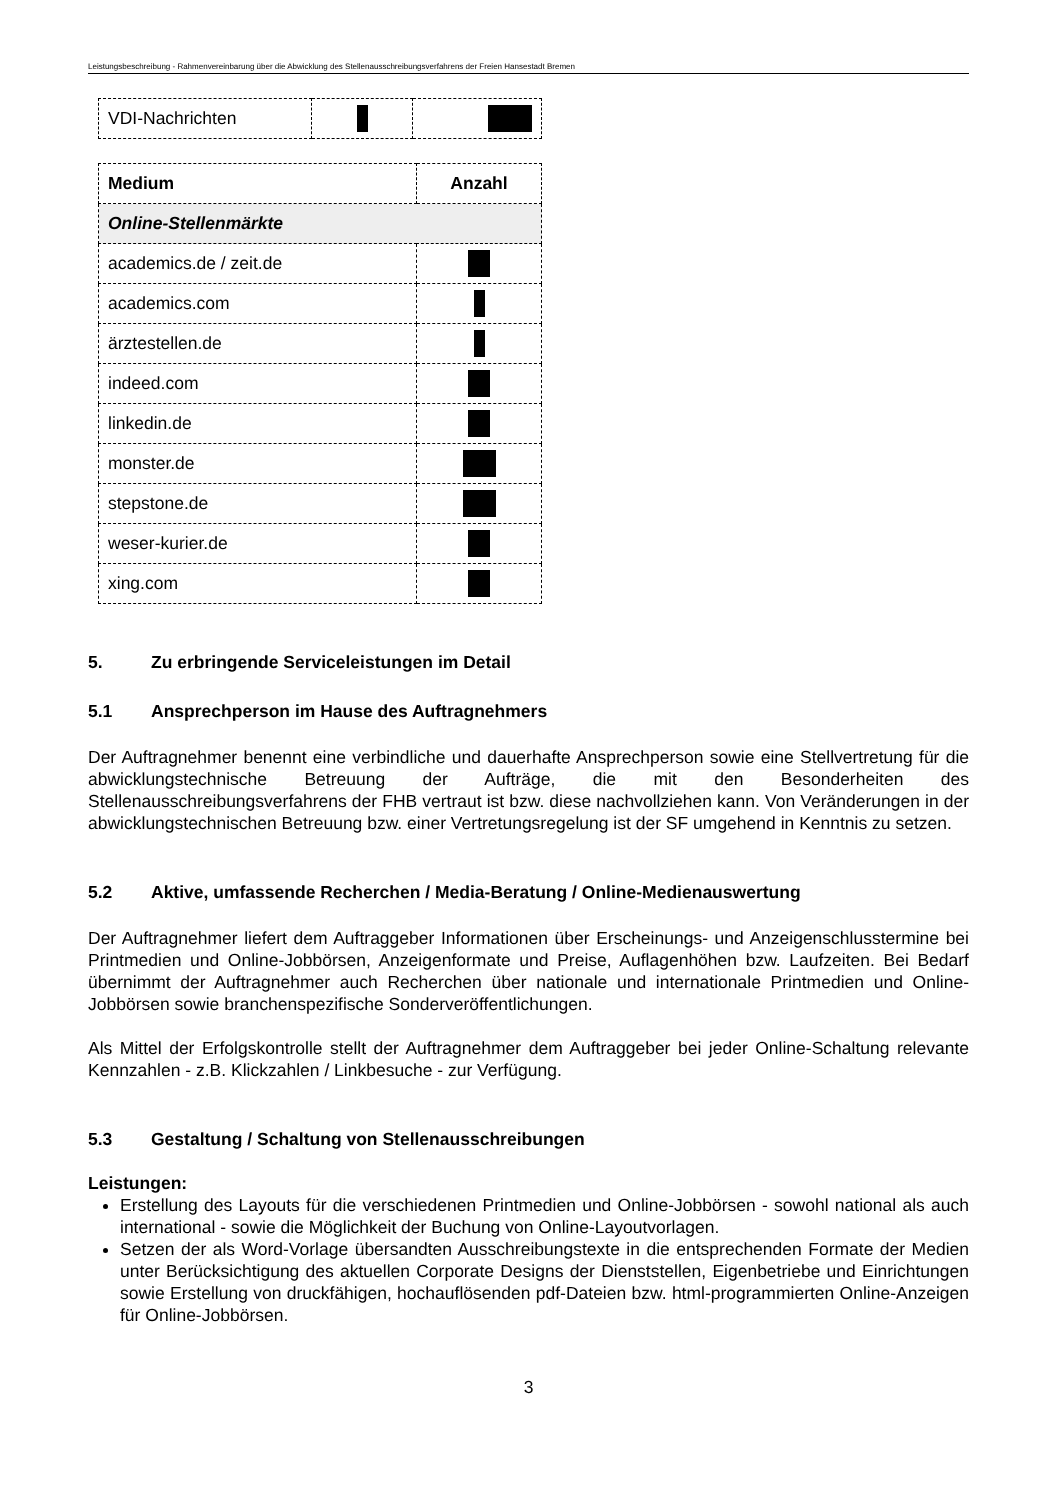Leistungsbeschreibung - Rahmenvereinbarung über die Abwicklung des Stellenausschreibungsverfahrens der Freien Hansestadt Bremen
| VDI-Nachrichten | | |
| Medium | Anzahl |
| --- | --- |
| Online-Stellenmärkte | |
| academics.de / zeit.de | |
| academics.com | |
| ärztestellen.de | |
| indeed.com | |
| linkedin.de | |
| monster.de | |
| stepstone.de | |
| weser-kurier.de | |
| xing.com | |
5. Zu erbringende Serviceleistungen im Detail
5.1 Ansprechperson im Hause des Auftragnehmers
Der Auftragnehmer benennt eine verbindliche und dauerhafte Ansprechperson sowie eine Stellvertretung für die abwicklungstechnische Betreuung der Aufträge, die mit den Besonderheiten des Stellenausschreibungsverfahrens der FHB vertraut ist bzw. diese nachvollziehen kann. Von Veränderungen in der abwicklungstechnischen Betreuung bzw. einer Vertretungsregelung ist der SF umgehend in Kenntnis zu setzen.
5.2 Aktive, umfassende Recherchen / Media-Beratung / Online-Medienauswertung
Der Auftragnehmer liefert dem Auftraggeber Informationen über Erscheinungs- und Anzeigenschlusstermine bei Printmedien und Online-Jobbörsen, Anzeigenformate und Preise, Auflagenhöhen bzw. Laufzeiten. Bei Bedarf übernimmt der Auftragnehmer auch Recherchen über nationale und internationale Printmedien und Online-Jobbörsen sowie branchenspezifische Sonderveröffentlichungen.
Als Mittel der Erfolgskontrolle stellt der Auftragnehmer dem Auftraggeber bei jeder Online-Schaltung relevante Kennzahlen - z.B. Klickzahlen / Linkbesuche - zur Verfügung.
5.3 Gestaltung / Schaltung von Stellenausschreibungen
Leistungen:
Erstellung des Layouts für die verschiedenen Printmedien und Online-Jobbörsen - sowohl national als auch international - sowie die Möglichkeit der Buchung von Online-Layoutvorlagen.
Setzen der als Word-Vorlage übersandten Ausschreibungstexte in die entsprechenden Formate der Medien unter Berücksichtigung des aktuellen Corporate Designs der Dienststellen, Eigenbetriebe und Einrichtungen sowie Erstellung von druckfähigen, hochauflösenden pdf-Dateien bzw. html-programmierten Online-Anzeigen für Online-Jobbörsen.
3